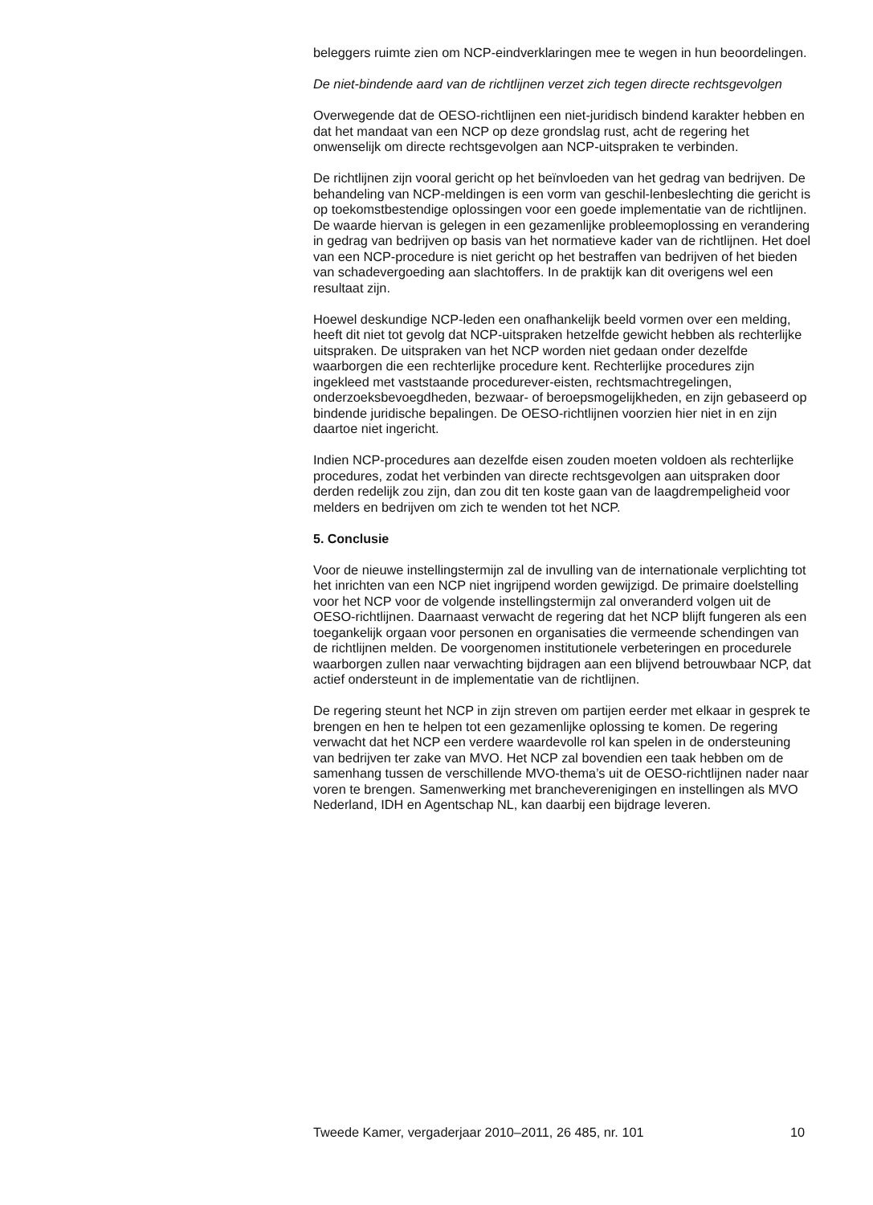beleggers ruimte zien om NCP-eindverklaringen mee te wegen in hun beoordelingen.
De niet-bindende aard van de richtlijnen verzet zich tegen directe rechtsgevolgen
Overwegende dat de OESO-richtlijnen een niet-juridisch bindend karakter hebben en dat het mandaat van een NCP op deze grondslag rust, acht de regering het onwenselijk om directe rechtsgevolgen aan NCP-uitspraken te verbinden.
De richtlijnen zijn vooral gericht op het beïnvloeden van het gedrag van bedrijven. De behandeling van NCP-meldingen is een vorm van geschil-lenbeslechting die gericht is op toekomstbestendige oplossingen voor een goede implementatie van de richtlijnen. De waarde hiervan is gelegen in een gezamenlijke probleemoplossing en verandering in gedrag van bedrijven op basis van het normatieve kader van de richtlijnen. Het doel van een NCP-procedure is niet gericht op het bestraffen van bedrijven of het bieden van schadevergoeding aan slachtoffers. In de praktijk kan dit overigens wel een resultaat zijn.
Hoewel deskundige NCP-leden een onafhankelijk beeld vormen over een melding, heeft dit niet tot gevolg dat NCP-uitspraken hetzelfde gewicht hebben als rechterlijke uitspraken. De uitspraken van het NCP worden niet gedaan onder dezelfde waarborgen die een rechterlijke procedure kent. Rechterlijke procedures zijn ingekleed met vaststaande procedurever-eisten, rechtsmachtregelingen, onderzoeksbevoegdheden, bezwaar- of beroepsmogelijkheden, en zijn gebaseerd op bindende juridische bepalingen. De OESO-richtlijnen voorzien hier niet in en zijn daartoe niet ingericht.
Indien NCP-procedures aan dezelfde eisen zouden moeten voldoen als rechterlijke procedures, zodat het verbinden van directe rechtsgevolgen aan uitspraken door derden redelijk zou zijn, dan zou dit ten koste gaan van de laagdrempeligheid voor melders en bedrijven om zich te wenden tot het NCP.
5. Conclusie
Voor de nieuwe instellingstermijn zal de invulling van de internationale verplichting tot het inrichten van een NCP niet ingrijpend worden gewijzigd. De primaire doelstelling voor het NCP voor de volgende instellingstermijn zal onveranderd volgen uit de OESO-richtlijnen. Daarnaast verwacht de regering dat het NCP blijft fungeren als een toegankelijk orgaan voor personen en organisaties die vermeende schendingen van de richtlijnen melden. De voorgenomen institutionele verbeteringen en procedurele waarborgen zullen naar verwachting bijdragen aan een blijvend betrouwbaar NCP, dat actief ondersteunt in de implementatie van de richtlijnen.
De regering steunt het NCP in zijn streven om partijen eerder met elkaar in gesprek te brengen en hen te helpen tot een gezamenlijke oplossing te komen. De regering verwacht dat het NCP een verdere waardevolle rol kan spelen in de ondersteuning van bedrijven ter zake van MVO. Het NCP zal bovendien een taak hebben om de samenhang tussen de verschillende MVO-thema’s uit de OESO-richtlijnen nader naar voren te brengen. Samenwerking met brancheverenigingen en instellingen als MVO Nederland, IDH en Agentschap NL, kan daarbij een bijdrage leveren.
Tweede Kamer, vergaderjaar 2010–2011, 26 485, nr. 101 10